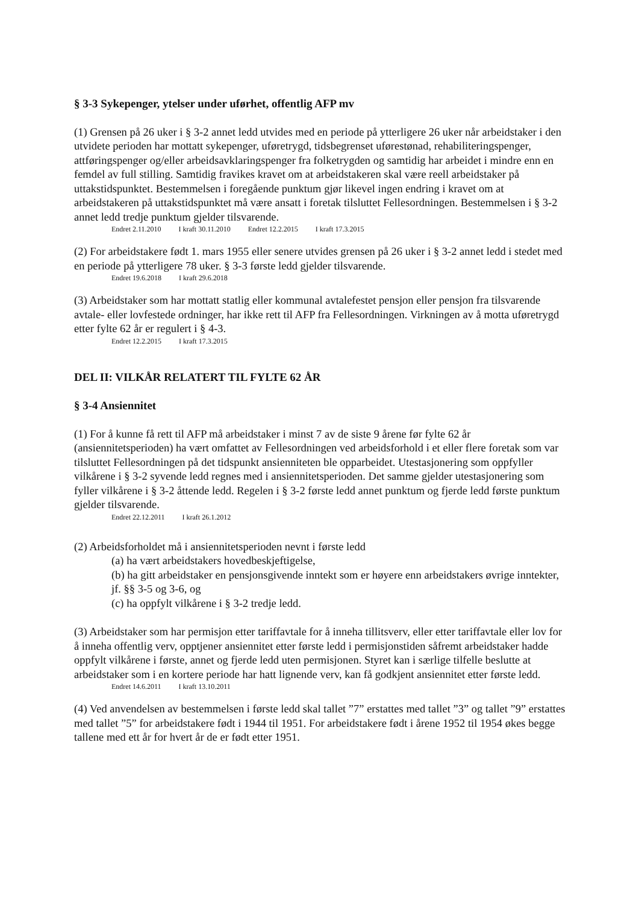§ 3-3 Sykepenger, ytelser under uførhet, offentlig AFP mv
(1) Grensen på 26 uker i § 3-2 annet ledd utvides med en periode på ytterligere 26 uker når arbeidstaker i den utvidete perioden har mottatt sykepenger, uføretrygd, tidsbegrenset uførestønad, rehabiliteringspenger, attføringspenger og/eller arbeidsavklaringspenger fra folketrygden og samtidig har arbeidet i mindre enn en femdel av full stilling. Samtidig fravikes kravet om at arbeidstakeren skal være reell arbeidstaker på uttakstidspunktet. Bestemmelsen i foregående punktum gjør likevel ingen endring i kravet om at arbeidstakeren på uttakstidspunktet må være ansatt i foretak tilsluttet Fellesordningen. Bestemmelsen i § 3-2 annet ledd tredje punktum gjelder tilsvarende.
Endret 2.11.2010 I kraft 30.11.2010 Endret 12.2.2015 I kraft 17.3.2015
(2) For arbeidstakere født 1. mars 1955 eller senere utvides grensen på 26 uker i § 3-2 annet ledd i stedet med en periode på ytterligere 78 uker. § 3-3 første ledd gjelder tilsvarende.
Endret 19.6.2018 I kraft 29.6.2018
(3) Arbeidstaker som har mottatt statlig eller kommunal avtalefestet pensjon eller pensjon fra tilsvarende avtale- eller lovfestede ordninger, har ikke rett til AFP fra Fellesordningen. Virkningen av å motta uføretrygd etter fylte 62 år er regulert i § 4-3.
Endret 12.2.2015 I kraft 17.3.2015
DEL II: VILKÅR RELATERT TIL FYLTE 62 ÅR
§ 3-4 Ansiennitet
(1) For å kunne få rett til AFP må arbeidstaker i minst 7 av de siste 9 årene før fylte 62 år (ansiennitetsperioden) ha vært omfattet av Fellesordningen ved arbeidsforhold i et eller flere foretak som var tilsluttet Fellesordningen på det tidspunkt ansienniteten ble opparbeidet. Utestasjonering som oppfyller vilkårene i § 3-2 syvende ledd regnes med i ansiennitetsperioden. Det samme gjelder utestasjonering som fyller vilkårene i § 3-2 åttende ledd. Regelen i § 3-2 første ledd annet punktum og fjerde ledd første punktum gjelder tilsvarende.
Endret 22.12.2011 I kraft 26.1.2012
(2) Arbeidsforholdet må i ansiennitetsperioden nevnt i første ledd
(a) ha vært arbeidstakers hovedbeskjeftigelse,
(b) ha gitt arbeidstaker en pensjonsgivende inntekt som er høyere enn arbeidstakers øvrige inntekter, jf. §§ 3-5 og 3-6, og
(c) ha oppfylt vilkårene i § 3-2 tredje ledd.
(3) Arbeidstaker som har permisjon etter tariffavtale for å inneha tillitsverv, eller etter tariffavtale eller lov for å inneha offentlig verv, opptjener ansiennitet etter første ledd i permisjonstiden såfremt arbeidstaker hadde oppfylt vilkårene i første, annet og fjerde ledd uten permisjonen. Styret kan i særlige tilfelle beslutte at arbeidstaker som i en kortere periode har hatt lignende verv, kan få godkjent ansiennitet etter første ledd.
Endret 14.6.2011 I kraft 13.10.2011
(4) Ved anvendelsen av bestemmelsen i første ledd skal tallet ”7” erstattes med tallet ”3” og tallet ”9” erstattes med tallet ”5” for arbeidstakere født i 1944 til 1951. For arbeidstakere født i årene 1952 til 1954 økes begge tallene med ett år for hvert år de er født etter 1951.